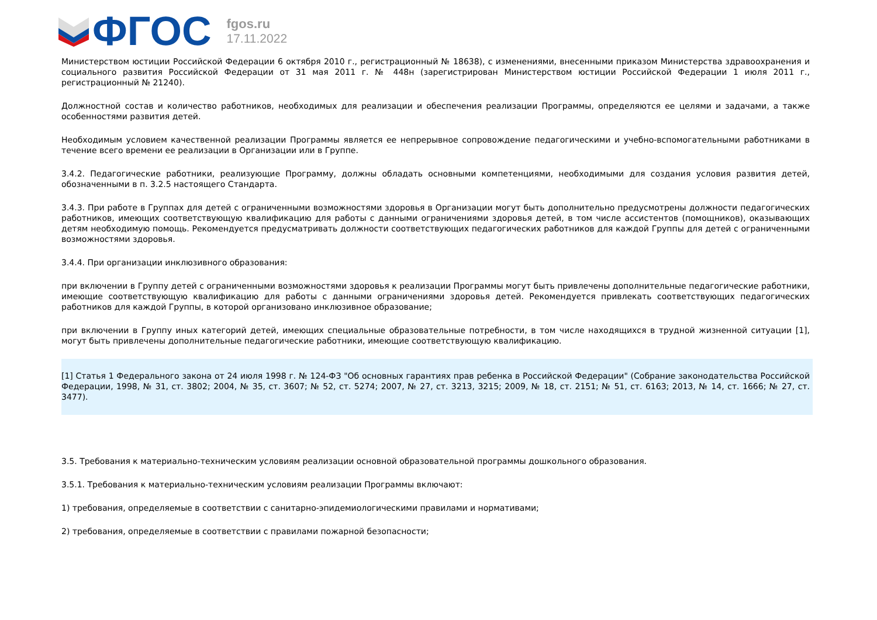ФГОС
fgos.ru
17.11.2022
Министерством юстиции Российской Федерации 6 октября 2010 г., регистрационный № 18638), с изменениями, внесенными приказом Министерства здравоохранения и социального развития Российской Федерации от 31 мая 2011 г. № 448н (зарегистрирован Министерством юстиции Российской Федерации 1 июля 2011 г., регистрационный № 21240).
Должностной состав и количество работников, необходимых для реализации и обеспечения реализации Программы, определяются ее целями и задачами, а также особенностями развития детей.
Необходимым условием качественной реализации Программы является ее непрерывное сопровождение педагогическими и учебно-вспомогательными работниками в течение всего времени ее реализации в Организации или в Группе.
3.4.2. Педагогические работники, реализующие Программу, должны обладать основными компетенциями, необходимыми для создания условия развития детей, обозначенными в п. 3.2.5 настоящего Стандарта.
3.4.3. При работе в Группах для детей с ограниченными возможностями здоровья в Организации могут быть дополнительно предусмотрены должности педагогических работников, имеющих соответствующую квалификацию для работы с данными ограничениями здоровья детей, в том числе ассистентов (помощников), оказывающих детям необходимую помощь. Рекомендуется предусматривать должности соответствующих педагогических работников для каждой Группы для детей с ограниченными возможностями здоровья.
3.4.4. При организации инклюзивного образования:
при включении в Группу детей с ограниченными возможностями здоровья к реализации Программы могут быть привлечены дополнительные педагогические работники, имеющие соответствующую квалификацию для работы с данными ограничениями здоровья детей. Рекомендуется привлекать соответствующих педагогических работников для каждой Группы, в которой организовано инклюзивное образование;
при включении в Группу иных категорий детей, имеющих специальные образовательные потребности, в том числе находящихся в трудной жизненной ситуации [1], могут быть привлечены дополнительные педагогические работники, имеющие соответствующую квалификацию.
[1] Статья 1 Федерального закона от 24 июля 1998 г. № 124-ФЗ "Об основных гарантиях прав ребенка в Российской Федерации" (Собрание законодательства Российской Федерации, 1998, № 31, ст. 3802; 2004, № 35, ст. 3607; № 52, ст. 5274; 2007, № 27, ст. 3213, 3215; 2009, № 18, ст. 2151; № 51, ст. 6163; 2013, № 14, ст. 1666; № 27, ст. 3477).
3.5. Требования к материально-техническим условиям реализации основной образовательной программы дошкольного образования.
3.5.1. Требования к материально-техническим условиям реализации Программы включают:
1) требования, определяемые в соответствии с санитарно-эпидемиологическими правилами и нормативами;
2) требования, определяемые в соответствии с правилами пожарной безопасности;